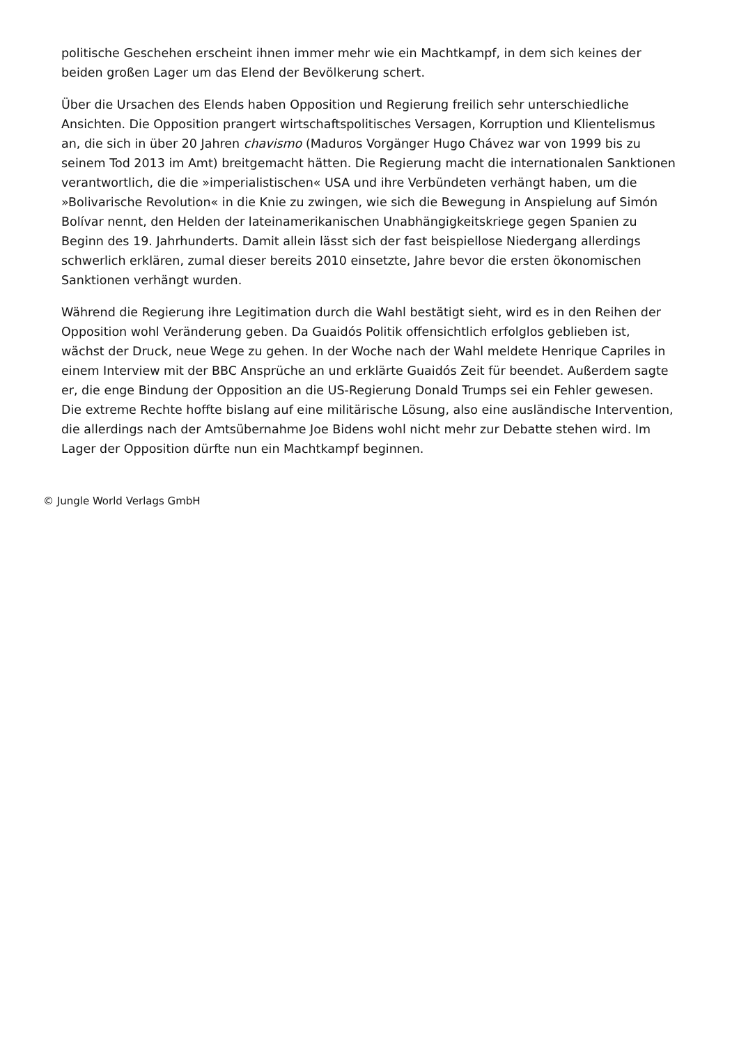politische Geschehen erscheint ihnen immer mehr wie ein Machtkampf, in dem sich keines der beiden großen Lager um das Elend der Bevölkerung schert.
Über die Ursachen des Elends haben Opposition und Regierung freilich sehr unterschiedliche Ansichten. Die Opposition prangert wirtschaftspolitisches Versagen, Korruption und Klientelismus an, die sich in über 20 Jahren chavismo (Maduros Vorgänger Hugo Chávez war von 1999 bis zu seinem Tod 2013 im Amt) breitgemacht hätten. Die Regierung macht die internationalen Sanktionen verantwortlich, die die »imperialistischen« USA und ihre Verbündeten verhängt haben, um die »Bolivarische Revolution« in die Knie zu zwingen, wie sich die Bewegung in Anspielung auf Simón Bolívar nennt, den Helden der lateinamerikanischen Unabhängigkeitskriege gegen Spanien zu Beginn des 19. Jahrhunderts. Damit allein lässt sich der fast beispiellose Niedergang allerdings schwerlich erklären, zumal dieser bereits 2010 einsetzte, Jahre bevor die ersten ökonomischen Sanktionen verhängt wurden.
Während die Regierung ihre Legitimation durch die Wahl bestätigt sieht, wird es in den Reihen der Opposition wohl Veränderung geben. Da Guaidós Politik offensichtlich erfolglos geblieben ist, wächst der Druck, neue Wege zu gehen. In der Woche nach der Wahl meldete Henrique Capriles in einem Interview mit der BBC Ansprüche an und erklärte Guaidós Zeit für beendet. Außerdem sagte er, die enge Bindung der Opposition an die US-Regierung Donald Trumps sei ein Fehler gewesen. Die extreme Rechte hoffte bislang auf eine militärische Lösung, also eine ausländische Intervention, die allerdings nach der Amtsübernahme Joe Bidens wohl nicht mehr zur Debatte stehen wird. Im Lager der Opposition dürfte nun ein Machtkampf beginnen.
© Jungle World Verlags GmbH